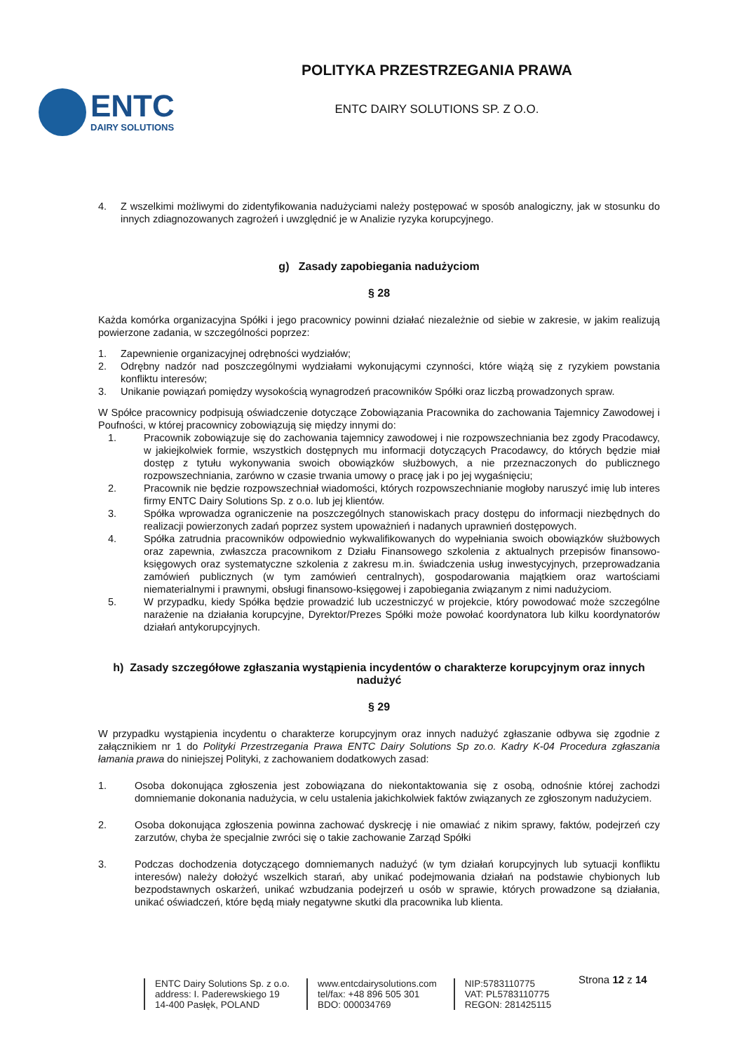ENTC
DAIRY SOLUTIONS
POLITYKA PRZESTRZEGANIA PRAWA
ENTC DAIRY SOLUTIONS SP. Z O.O.
4. Z wszelkimi możliwymi do zidentyfikowania nadużyciami należy postępować w sposób analogiczny, jak w stosunku do innych zdiagnozowanych zagrożeń i uwzględnić je w Analizie ryzyka korupcyjnego.
g) Zasady zapobiegania nadużyciom
§ 28
Każda komórka organizacyjna Spółki i jego pracownicy powinni działać niezależnie od siebie w zakresie, w jakim realizują powierzone zadania, w szczególności poprzez:
1. Zapewnienie organizacyjnej odrębności wydziałów;
2. Odrębny nadzór nad poszczególnymi wydziałami wykonującymi czynności, które wiążą się z ryzykiem powstania konfliktu interesów;
3. Unikanie powiązań pomiędzy wysokością wynagrodzeń pracowników Spółki oraz liczbą prowadzonych spraw.
W Spółce pracownicy podpisują oświadczenie dotyczące Zobowiązania Pracownika do zachowania Tajemnicy Zawodowej i Poufności, w której pracownicy zobowiązują się między innymi do:
1. Pracownik zobowiązuje się do zachowania tajemnicy zawodowej i nie rozpowszechniania bez zgody Pracodawcy, w jakiejkolwiek formie, wszystkich dostępnych mu informacji dotyczących Pracodawcy, do których będzie miał dostęp z tytułu wykonywania swoich obowiązków służbowych, a nie przeznaczonych do publicznego rozpowszechniania, zarówno w czasie trwania umowy o pracę jak i po jej wygaśnięciu;
2. Pracownik nie będzie rozpowszechniał wiadomości, których rozpowszechnianie mogłoby naruszyć imię lub interes firmy ENTC Dairy Solutions Sp. z o.o. lub jej klientów.
3. Spółka wprowadza ograniczenie na poszczególnych stanowiskach pracy dostępu do informacji niezbędnych do realizacji powierzonych zadań poprzez system upoważnień i nadanych uprawnień dostępowych.
4. Spółka zatrudnia pracowników odpowiednio wykwalifikowanych do wypełniania swoich obowiązków służbowych oraz zapewnia, zwłaszcza pracownikom z Działu Finansowego szkolenia z aktualnych przepisów finansowo-księgowych oraz systematyczne szkolenia z zakresu m.in. świadczenia usług inwestycyjnych, przeprowadzania zamówień publicznych (w tym zamówień centralnych), gospodarowania majątkiem oraz wartościami niematerialnymi i prawnymi, obsługi finansowo-księgowej i zapobiegania związanym z nimi nadużyciom.
5. W przypadku, kiedy Spółka będzie prowadzić lub uczestniczyć w projekcie, który powodować może szczególne narażenie na działania korupcyjne, Dyrektor/Prezes Spółki może powołać koordynatora lub kilku koordynatorów działań antykorupcyjnych.
h) Zasady szczegółowe zgłaszania wystąpienia incydentów o charakterze korupcyjnym oraz innych nadużyć
§ 29
W przypadku wystąpienia incydentu o charakterze korupcyjnym oraz innych nadużyć zgłaszanie odbywa się zgodnie z załącznikiem nr 1 do Polityki Przestrzegania Prawa ENTC Dairy Solutions Sp zo.o. Kadry K-04 Procedura zgłaszania łamania prawa do niniejszej Polityki, z zachowaniem dodatkowych zasad:
1. Osoba dokonująca zgłoszenia jest zobowiązana do niekontaktowania się z osobą, odnośnie której zachodzi domniemanie dokonania nadużycia, w celu ustalenia jakichkolwiek faktów związanych ze zgłoszonym nadużyciem.
2. Osoba dokonująca zgłoszenia powinna zachować dyskrecję i nie omawiać z nikim sprawy, faktów, podejrzeń czy zarzutów, chyba że specjalnie zwróci się o takie zachowanie Zarząd Spółki
3. Podczas dochodzenia dotyczącego domniemanych nadużyć (w tym działań korupcyjnych lub sytuacji konfliktu interesów) należy dołożyć wszelkich starań, aby unikać podejmowania działań na podstawie chybionych lub bezpodstawnych oskarżeń, unikać wzbudzania podejrzeń u osób w sprawie, których prowadzone są działania, unikać oświadczeń, które będą miały negatywne skutki dla pracownika lub klienta.
Strona 12 z 14
ENTC Dairy Solutions Sp. z o.o.
address: I. Paderewskiego 19
14-400 Pasłęk, POLAND
www.entcdairysolutions.com
tel/fax: +48 896 505 301
BDO: 000034769
NIP:5783110775
VAT: PL5783110775
REGON: 281425115